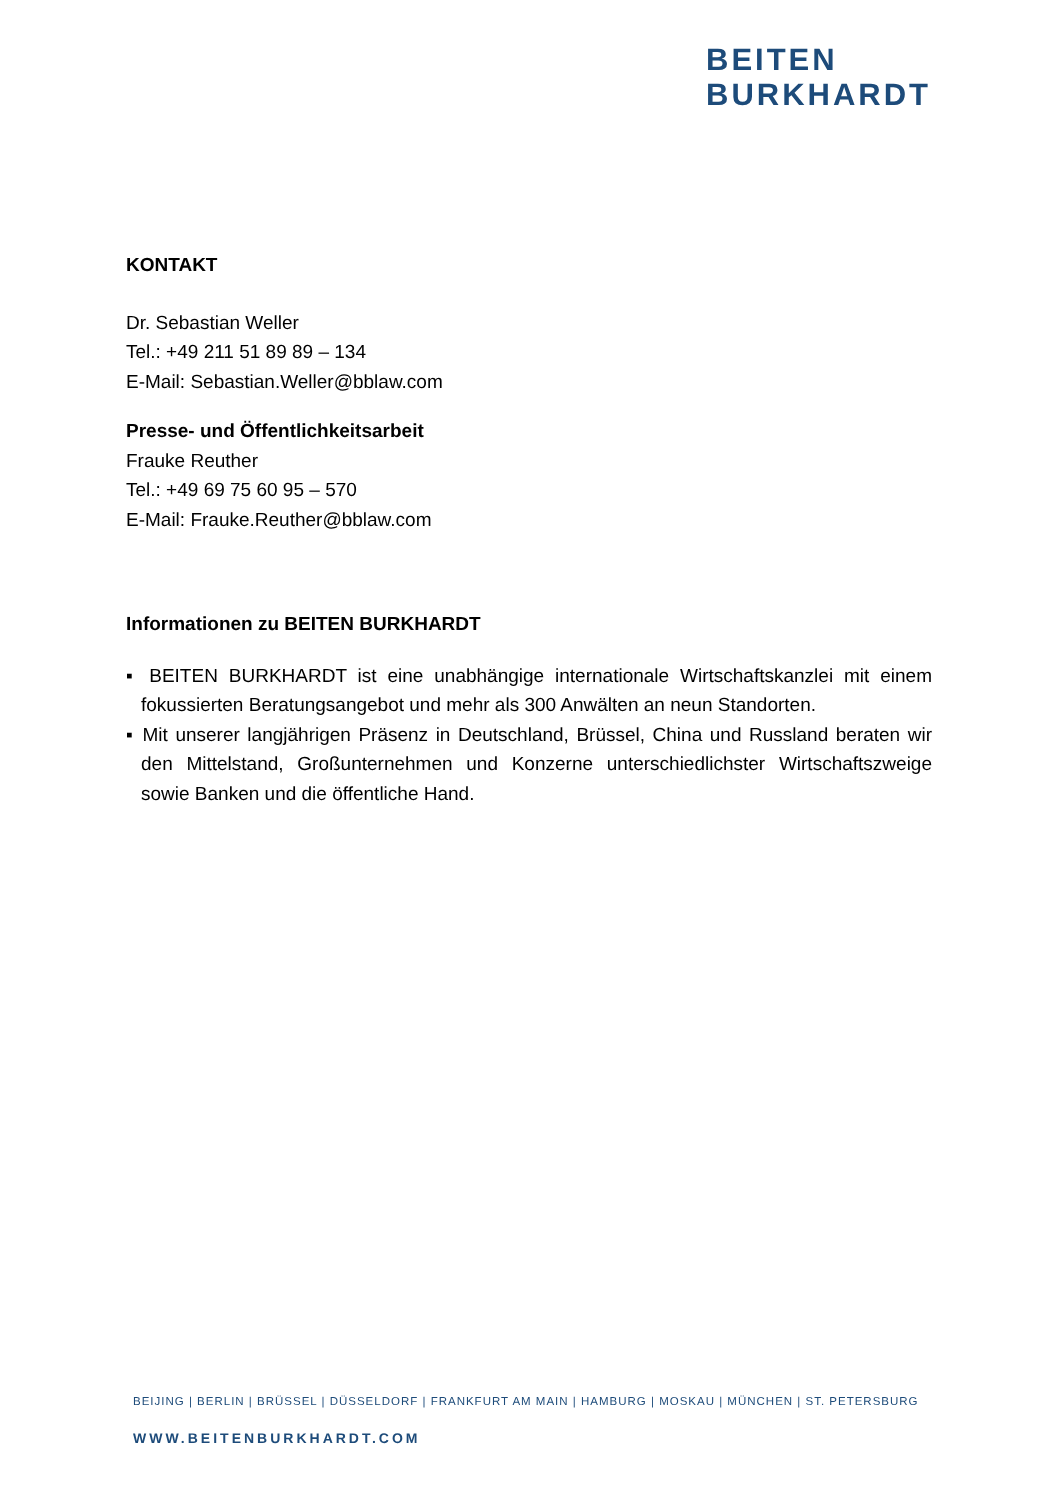BEITEN
BURKHARDT
KONTAKT
Dr. Sebastian Weller
Tel.: +49 211 51 89 89 – 134
E-Mail: Sebastian.Weller@bblaw.com
Presse- und Öffentlichkeitsarbeit
Frauke Reuther
Tel.: +49 69 75 60 95 – 570
E-Mail: Frauke.Reuther@bblaw.com
Informationen zu BEITEN BURKHARDT
▪ BEITEN BURKHARDT ist eine unabhängige internationale Wirtschaftskanzlei mit einem fokussierten Beratungsangebot und mehr als 300 Anwälten an neun Standorten.
▪ Mit unserer langjährigen Präsenz in Deutschland, Brüssel, China und Russland beraten wir den Mittelstand, Großunternehmen und Konzerne unterschiedlichster Wirtschaftszweige sowie Banken und die öffentliche Hand.
BEIJING | BERLIN | BRÜSSEL | DÜSSELDORF | FRANKFURT AM MAIN | HAMBURG | MOSKAU | MÜNCHEN | ST. PETERSBURG
WWW.BEITENBURKHARDT.COM